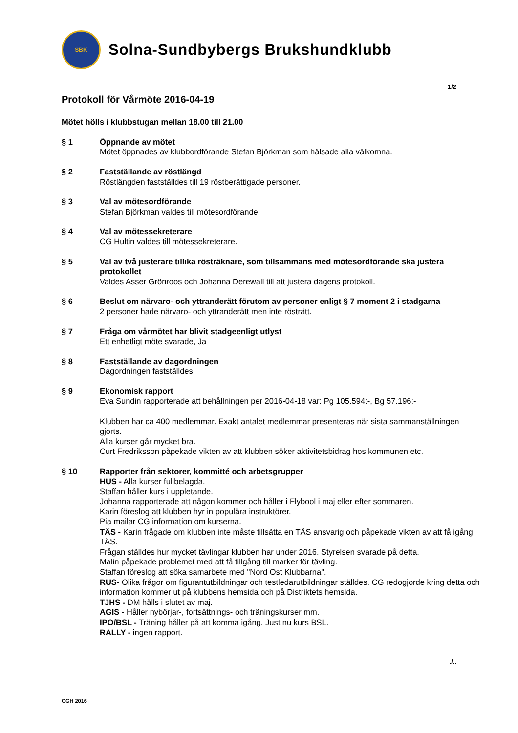SBK
Solna-Sundbybergs Brukshundklubb
1/2
Protokoll för Vårmöte 2016-04-19
Mötet hölls i klubbstugan mellan 18.00 till 21.00
§ 1 Öppnande av mötet
Mötet öppnades av klubbordförande Stefan Björkman som hälsade alla välkomna.
§ 2 Fastställande av röstlängd
Röstlängden fastställdes till 19 röstberättigade personer.
§ 3 Val av mötesordförande
Stefan Björkman valdes till mötesordförande.
§ 4 Val av mötessekreterare
CG Hultin valdes till mötessekreterare.
§ 5 Val av två justerare tillika rösträknare, som tillsammans med mötesordförande ska justera protokollet
Valdes Asser Grönroos och Johanna Derewall till att justera dagens protokoll.
§ 6 Beslut om närvaro- och yttranderätt förutom av personer enligt § 7 moment 2 i stadgarna
2 personer hade närvaro- och yttranderätt men inte rösträtt.
§ 7 Fråga om vårmötet har blivit stadgeenligt utlyst
Ett enhetligt möte svarade, Ja
§ 8 Fastställande av dagordningen
Dagordningen fastställdes.
§ 9 Ekonomisk rapport
Eva Sundin rapporterade att behållningen per 2016-04-18 var: Pg 105.594:-, Bg 57.196:-
Klubben har ca 400 medlemmar. Exakt antalet medlemmar presenteras när sista sammanställningen gjorts.
Alla kurser går mycket bra.
Curt Fredriksson påpekade vikten av att klubben söker aktivitetsbidrag hos kommunen etc.
§ 10 Rapporter från sektorer, kommitté och arbetsgrupper
HUS - Alla kurser fullbelagda.
Staffan håller kurs i uppletande.
Johanna rapporterade att någon kommer och håller i Flybool i maj eller efter sommaren.
Karin föreslog att klubben hyr in populära instruktörer.
Pia mailar CG information om kurserna.
TÄS - Karin frågade om klubben inte måste tillsätta en TÄS ansvarig och påpekade vikten av att få igång TÄS.
Frågan ställdes hur mycket tävlingar klubben har under 2016. Styrelsen svarade på detta.
Malin påpekade problemet med att få tillgång till marker för tävling.
Staffan föreslog att söka samarbete med "Nord Ost Klubbarna".
RUS- Olika frågor om figurantutbildningar och testledarutbildningar ställdes. CG redogjorde kring detta och information kommer ut på klubbens hemsida och på Distriktets hemsida.
TJHS - DM hålls i slutet av maj.
AGIS - Håller nybörjar-, fortsättnings- och träningskurser mm.
IPO/BSL - Träning håller på att komma igång. Just nu kurs BSL.
RALLY - ingen rapport.
./..
CGH 2016